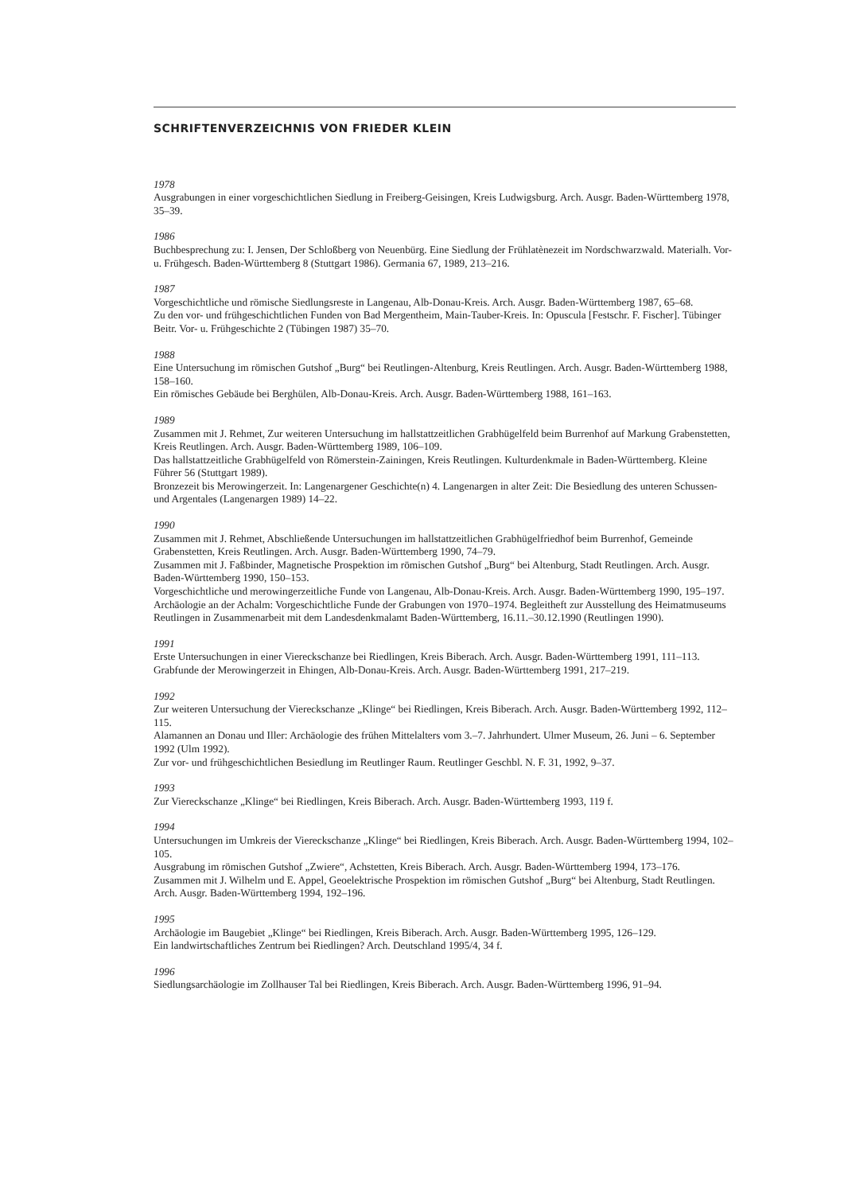SCHRIFTENVERZEICHNIS VON FRIEDER KLEIN
1978
Ausgrabungen in einer vorgeschichtlichen Siedlung in Freiberg-Geisingen, Kreis Ludwigsburg. Arch. Ausgr. Baden-Württemberg 1978, 35–39.
1986
Buchbesprechung zu: I. Jensen, Der Schloßberg von Neuenbürg. Eine Siedlung der Frühlatènezeit im Nordschwarzwald. Materialh. Vor- u. Frühgesch. Baden-Württemberg 8 (Stuttgart 1986). Germania 67, 1989, 213–216.
1987
Vorgeschichtliche und römische Siedlungsreste in Langenau, Alb-Donau-Kreis. Arch. Ausgr. Baden-Württemberg 1987, 65–68.
Zu den vor- und frühgeschichtlichen Funden von Bad Mergentheim, Main-Tauber-Kreis. In: Opuscula [Festschr. F. Fischer]. Tübinger Beitr. Vor- u. Frühgeschichte 2 (Tübingen 1987) 35–70.
1988
Eine Untersuchung im römischen Gutshof „Burg“ bei Reutlingen-Altenburg, Kreis Reutlingen. Arch. Ausgr. Baden-Württemberg 1988, 158–160.
Ein römisches Gebäude bei Berghülen, Alb-Donau-Kreis. Arch. Ausgr. Baden-Württemberg 1988, 161–163.
1989
Zusammen mit J. Rehmet, Zur weiteren Untersuchung im hallstattzeitlichen Grabhügelfeld beim Burrenhof auf Markung Grabenstetten, Kreis Reutlingen. Arch. Ausgr. Baden-Württemberg 1989, 106–109.
Das hallstattzeitliche Grabhügelfeld von Römerstein-Zainingen, Kreis Reutlingen. Kulturdenkmale in Baden-Württemberg. Kleine Führer 56 (Stuttgart 1989).
Bronzezeit bis Merowingerzeit. In: Langenargener Geschichte(n) 4. Langenargen in alter Zeit: Die Besiedlung des unteren Schussen- und Argentales (Langenargen 1989) 14–22.
1990
Zusammen mit J. Rehmet, Abschließende Untersuchungen im hallstattzeitlichen Grabhügelfriedhof beim Burrenhof, Gemeinde Grabenstetten, Kreis Reutlingen. Arch. Ausgr. Baden-Württemberg 1990, 74–79.
Zusammen mit J. Faßbinder, Magnetische Prospektion im römischen Gutshof „Burg“ bei Altenburg, Stadt Reutlingen. Arch. Ausgr. Baden-Württemberg 1990, 150–153.
Vorgeschichtliche und merowingerzeitliche Funde von Langenau, Alb-Donau-Kreis. Arch. Ausgr. Baden-Württemberg 1990, 195–197.
Archäologie an der Achalm: Vorgeschichtliche Funde der Grabungen von 1970–1974. Begleitheft zur Ausstellung des Heimatmuseums Reutlingen in Zusammenarbeit mit dem Landesdenkmalamt Baden-Württemberg, 16.11.–30.12.1990 (Reutlingen 1990).
1991
Erste Untersuchungen in einer Viereckschanze bei Riedlingen, Kreis Biberach. Arch. Ausgr. Baden-Württemberg 1991, 111–113.
Grabfunde der Merowingerzeit in Ehingen, Alb-Donau-Kreis. Arch. Ausgr. Baden-Württemberg 1991, 217–219.
1992
Zur weiteren Untersuchung der Viereckschanze „Klinge“ bei Riedlingen, Kreis Biberach. Arch. Ausgr. Baden-Württemberg 1992, 112–115.
Alamannen an Donau und Iller: Archäologie des frühen Mittelalters vom 3.–7. Jahrhundert. Ulmer Museum, 26. Juni – 6. September 1992 (Ulm 1992).
Zur vor- und frühgeschichtlichen Besiedlung im Reutlinger Raum. Reutlinger Geschbl. N. F. 31, 1992, 9–37.
1993
Zur Viereckschanze „Klinge“ bei Riedlingen, Kreis Biberach. Arch. Ausgr. Baden-Württemberg 1993, 119 f.
1994
Untersuchungen im Umkreis der Viereckschanze „Klinge“ bei Riedlingen, Kreis Biberach. Arch. Ausgr. Baden-Württemberg 1994, 102–105.
Ausgrabung im römischen Gutshof „Zwiere“, Achstetten, Kreis Biberach. Arch. Ausgr. Baden-Württemberg 1994, 173–176.
Zusammen mit J. Wilhelm und E. Appel, Geoelektrische Prospektion im römischen Gutshof „Burg“ bei Altenburg, Stadt Reutlingen. Arch. Ausgr. Baden-Württemberg 1994, 192–196.
1995
Archäologie im Baugebiet „Klinge“ bei Riedlingen, Kreis Biberach. Arch. Ausgr. Baden-Württemberg 1995, 126–129.
Ein landwirtschaftliches Zentrum bei Riedlingen? Arch. Deutschland 1995/4, 34 f.
1996
Siedlungsarchäologie im Zollhauser Tal bei Riedlingen, Kreis Biberach. Arch. Ausgr. Baden-Württemberg 1996, 91–94.